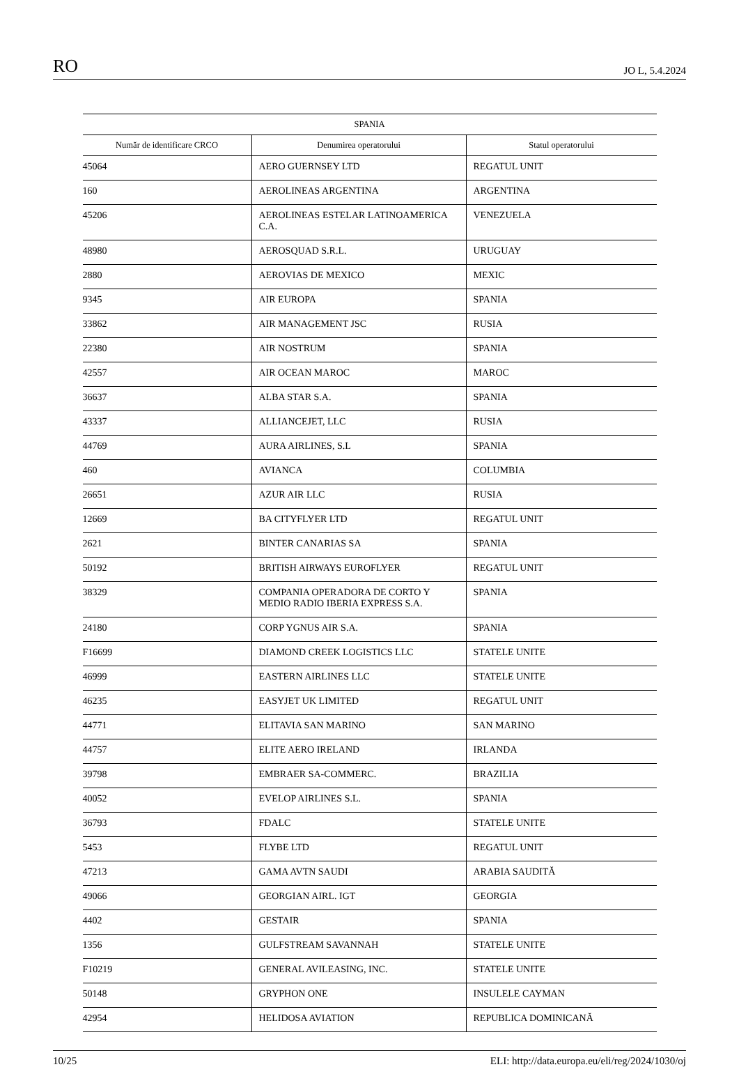RO JO L, 5.4.2024
| SPANIA | | |
| --- | --- | --- |
| Număr de identificare CRCO | Denumirea operatorului | Statul operatorului |
| 45064 | AERO GUERNSEY LTD | REGATUL UNIT |
| 160 | AEROLINEAS ARGENTINA | ARGENTINA |
| 45206 | AEROLINEAS ESTELAR LATINOAMERICA C.A. | VENEZUELA |
| 48980 | AEROSQUAD S.R.L. | URUGUAY |
| 2880 | AEROVIAS DE MEXICO | MEXIC |
| 9345 | AIR EUROPA | SPANIA |
| 33862 | AIR MANAGEMENT JSC | RUSIA |
| 22380 | AIR NOSTRUM | SPANIA |
| 42557 | AIR OCEAN MAROC | MAROC |
| 36637 | ALBA STAR S.A. | SPANIA |
| 43337 | ALLIANCEJET, LLC | RUSIA |
| 44769 | AURA AIRLINES, S.L | SPANIA |
| 460 | AVIANCA | COLUMBIA |
| 26651 | AZUR AIR LLC | RUSIA |
| 12669 | BA CITYFLYER LTD | REGATUL UNIT |
| 2621 | BINTER CANARIAS SA | SPANIA |
| 50192 | BRITISH AIRWAYS EUROFLYER | REGATUL UNIT |
| 38329 | COMPANIA OPERADORA DE CORTO Y MEDIO RADIO IBERIA EXPRESS S.A. | SPANIA |
| 24180 | CORP YGNUS AIR S.A. | SPANIA |
| F16699 | DIAMOND CREEK LOGISTICS LLC | STATELE UNITE |
| 46999 | EASTERN AIRLINES LLC | STATELE UNITE |
| 46235 | EASYJET UK LIMITED | REGATUL UNIT |
| 44771 | ELITAVIA SAN MARINO | SAN MARINO |
| 44757 | ELITE AERO IRELAND | IRLANDA |
| 39798 | EMBRAER SA-COMMERC. | BRAZILIA |
| 40052 | EVELOP AIRLINES S.L. | SPANIA |
| 36793 | FDALC | STATELE UNITE |
| 5453 | FLYBE LTD | REGATUL UNIT |
| 47213 | GAMA AVTN SAUDI | ARABIA SAUDITĂ |
| 49066 | GEORGIAN AIRL. IGT | GEORGIA |
| 4402 | GESTAIR | SPANIA |
| 1356 | GULFSTREAM SAVANNAH | STATELE UNITE |
| F10219 | GENERAL AVILEASING, INC. | STATELE UNITE |
| 50148 | GRYPHON ONE | INSULELE CAYMAN |
| 42954 | HELIDOSA AVIATION | REPUBLICA DOMINICANĂ |
10/25 ELI: http://data.europa.eu/eli/reg/2024/1030/oj